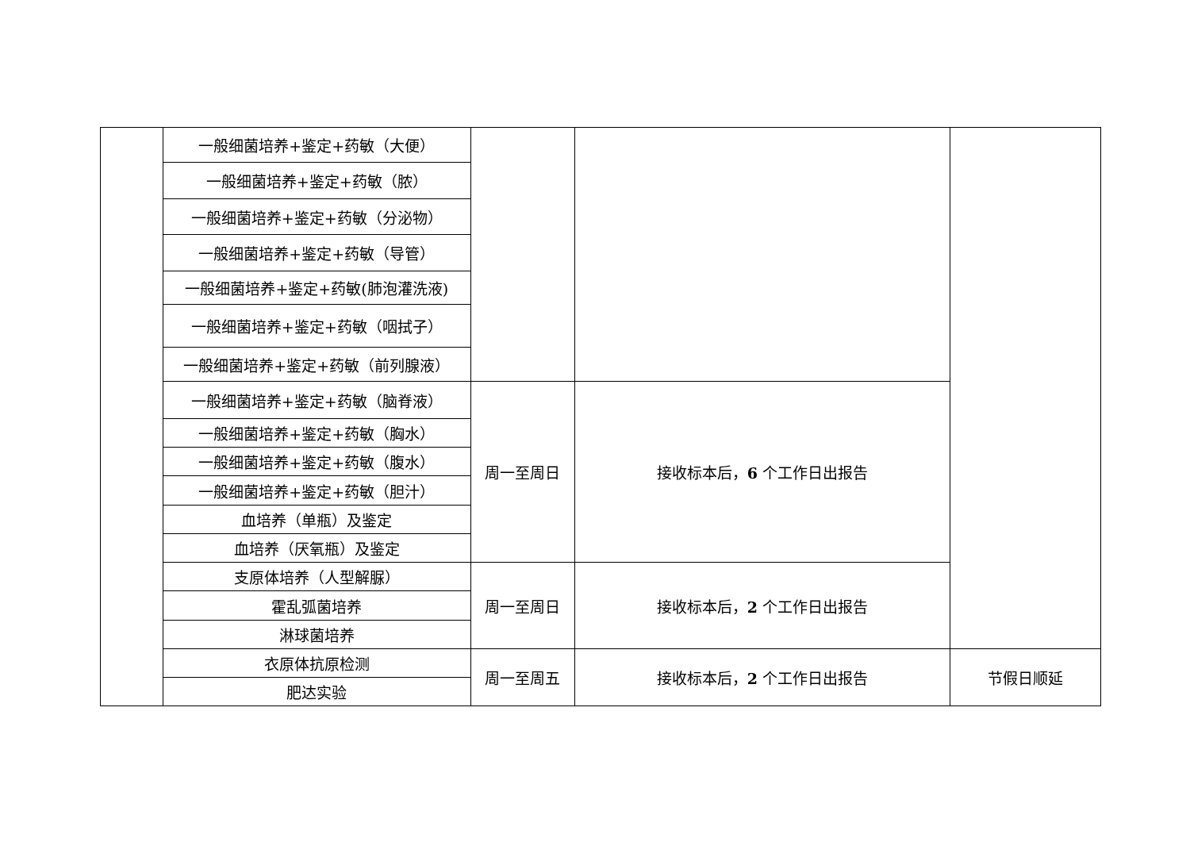| | 一般细菌培养+鉴定+药敏（大便） | | | |
| | 一般细菌培养+鉴定+药敏（脓） | | | |
| | 一般细菌培养+鉴定+药敏（分泌物） | | | |
| | 一般细菌培养+鉴定+药敏（导管） | | | |
| | 一般细菌培养+鉴定+药敏(肺泡灌洗液) | | | |
| | 一般细菌培养+鉴定+药敏（咽拭子） | | | |
| | 一般细菌培养+鉴定+药敏（前列腺液） | | | |
| | 一般细菌培养+鉴定+药敏（脑脊液） | 周一至周日 | 接收标本后， 6 个工作日出报告 | |
| | 一般细菌培养+鉴定+药敏（胸水） | | | |
| | 一般细菌培养+鉴定+药敏（腹水） | | | |
| | 一般细菌培养+鉴定+药敏（胆汁） | | | |
| | 血培养（单瓶）及鉴定 | | | |
| | 血培养（厌氧瓶）及鉴定 | | | |
| | 支原体培养（人型解脲） | 周一至周日 | 接收标本后， 2 个工作日出报告 | |
| | 霍乱弧菌培养 | | | |
| | 淋球菌培养 | | | |
| | 衣原体抗原检测 | 周一至周五 | 接收标本后， 2 个工作日出报告 | 节假日顺延 |
| | 肥达实验 | | | |